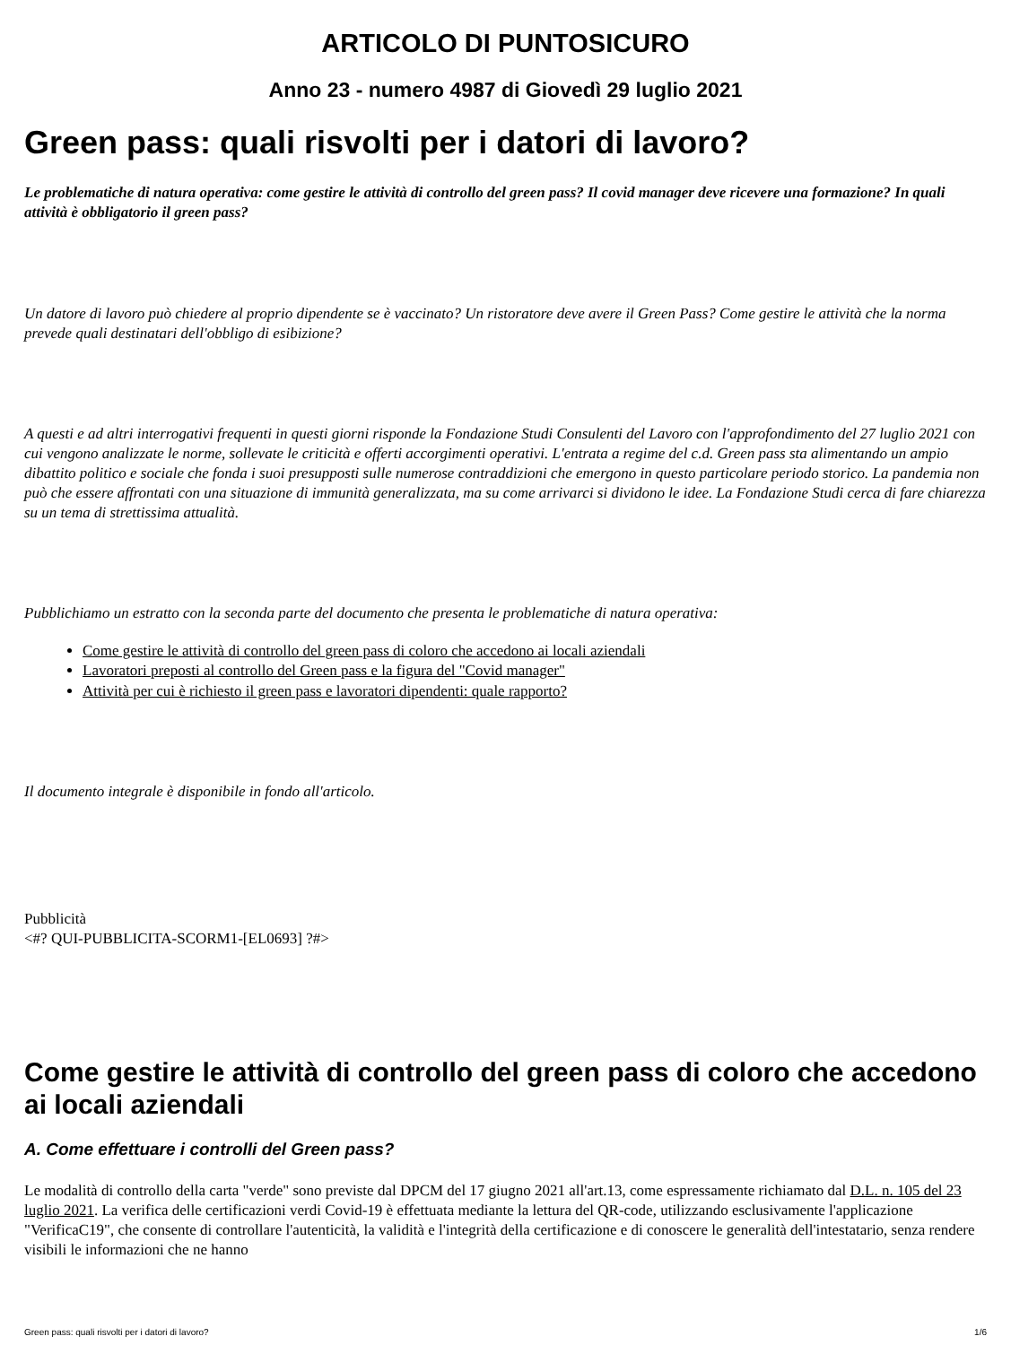ARTICOLO DI PUNTOSICURO
Anno 23 - numero 4987 di Giovedì 29 luglio 2021
Green pass: quali risvolti per i datori di lavoro?
Le problematiche di natura operativa: come gestire le attività di controllo del green pass? Il covid manager deve ricevere una formazione? In quali attività è obbligatorio il green pass?
Un datore di lavoro può chiedere al proprio dipendente se è vaccinato? Un ristoratore deve avere il Green Pass? Come gestire le attività che la norma prevede quali destinatari dell'obbligo di esibizione?
A questi e ad altri interrogativi frequenti in questi giorni risponde la Fondazione Studi Consulenti del Lavoro con l'approfondimento del 27 luglio 2021 con cui vengono analizzate le norme, sollevate le criticità e offerti accorgimenti operativi. L'entrata a regime del c.d. Green pass sta alimentando un ampio dibattito politico e sociale che fonda i suoi presupposti sulle numerose contraddizioni che emergono in questo particolare periodo storico. La pandemia non può che essere affrontati con una situazione di immunità generalizzata, ma su come arrivarci si dividono le idee. La Fondazione Studi cerca di fare chiarezza su un tema di strettissima attualità.
Pubblichiamo un estratto con la seconda parte del documento che presenta le problematiche di natura operativa:
Come gestire le attività di controllo del green pass di coloro che accedono ai locali aziendali
Lavoratori preposti al controllo del Green pass e la figura del "Covid manager"
Attività per cui è richiesto il green pass e lavoratori dipendenti: quale rapporto?
Il documento integrale è disponibile in fondo all'articolo.
Pubblicità
<#? QUI-PUBBLICITA-SCORM1-[EL0693] ?#>
Come gestire le attività di controllo del green pass di coloro che accedono ai locali aziendali
A. Come effettuare i controlli del Green pass?
Le modalità di controllo della carta "verde" sono previste dal DPCM del 17 giugno 2021 all'art.13, come espressamente richiamato dal D.L. n. 105 del 23 luglio 2021. La verifica delle certificazioni verdi Covid-19 è effettuata mediante la lettura del QR-code, utilizzando esclusivamente l'applicazione "VerificaC19", che consente di controllare l'autenticità, la validità e l'integrità della certificazione e di conoscere le generalità dell'intestatario, senza rendere visibili le informazioni che ne hanno
Green pass: quali risvolti per i datori di lavoro? 1/6